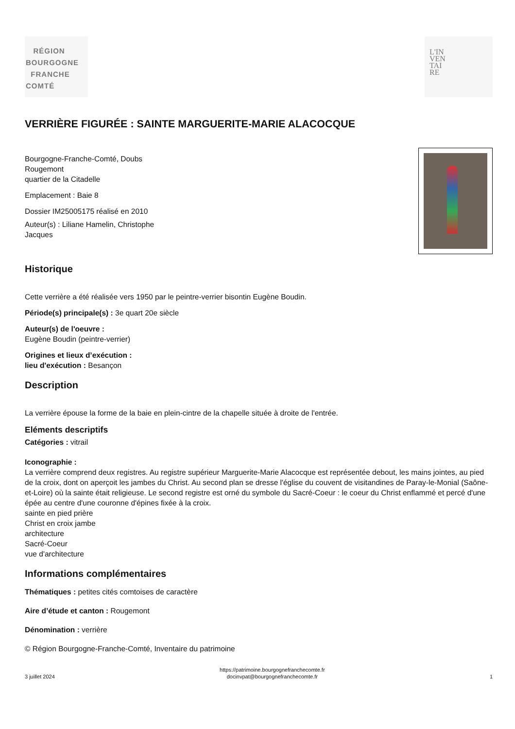RÉGION
BOURGOGNE
FRANCHE
COMTÉ
L'IN
VEN
TAI
RE
VERRIÈRE FIGURÉE : SAINTE MARGUERITE-MARIE ALACOCQUE
Bourgogne-Franche-Comté, Doubs
Rougemont
quartier de la Citadelle
Emplacement : Baie 8
Dossier IM25005175 réalisé en 2010
Auteur(s) : Liliane Hamelin, Christophe
Jacques
Historique
Cette verrière a été réalisée vers 1950 par le peintre-verrier bisontin Eugène Boudin.
Période(s) principale(s) : 3e quart 20e siècle
Auteur(s) de l'oeuvre :
Eugène Boudin (peintre-verrier)
Origines et lieux d’exécution :
lieu d'exécution : Besançon
Description
La verrière épouse la forme de la baie en plein-cintre de la chapelle située à droite de l'entrée.
Eléments descriptifs
Catégories : vitrail
Iconographie :
La verrière comprend deux registres. Au registre supérieur Marguerite-Marie Alacocque est représentée debout, les mains jointes, au pied de la croix, dont on aperçoit les jambes du Christ. Au second plan se dresse l'église du couvent de visitandines de Paray-le-Monial (Saône-et-Loire) où la sainte était religieuse. Le second registre est orné du symbole du Sacré-Coeur : le coeur du Christ enflammé et percé d'une épée au centre d'une couronne d'épines fixée à la croix.
sainte en pied prière
Christ en croix jambe
architecture
Sacré-Coeur
vue d'architecture
Informations complémentaires
Thématiques : petites cités comtoises de caractère
Aire d’étude et canton : Rougemont
Dénomination : verrière
© Région Bourgogne-Franche-Comté, Inventaire du patrimoine
3 juillet 2024 https://patrimoine.bourgognefranchecomte.fr
docinvpat@bourgognefranchecomte.fr 1